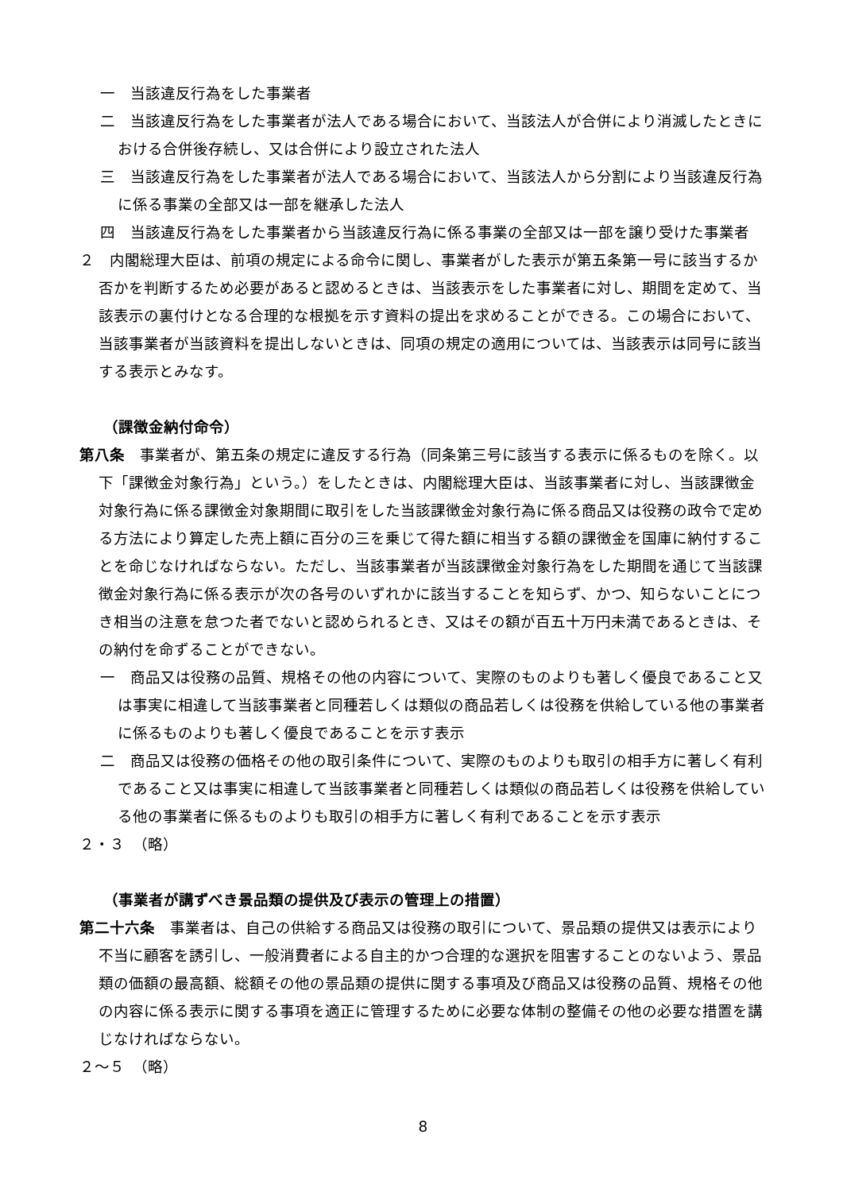一　当該違反行為をした事業者
二　当該違反行為をした事業者が法人である場合において、当該法人が合併により消滅したときにおける合併後存続し、又は合併により設立された法人
三　当該違反行為をした事業者が法人である場合において、当該法人から分割により当該違反行為に係る事業の全部又は一部を継承した法人
四　当該違反行為をした事業者から当該違反行為に係る事業の全部又は一部を譲り受けた事業者
２　内閣総理大臣は、前項の規定による命令に関し、事業者がした表示が第五条第一号に該当するか否かを判断するため必要があると認めるときは、当該表示をした事業者に対し、期間を定めて、当該表示の裏付けとなる合理的な根拠を示す資料の提出を求めることができる。この場合において、当該事業者が当該資料を提出しないときは、同項の規定の適用については、当該表示は同号に該当する表示とみなす。
（課徴金納付命令）
第八条　事業者が、第五条の規定に違反する行為（同条第三号に該当する表示に係るものを除く。以下「課徴金対象行為」という。）をしたときは、内閣総理大臣は、当該事業者に対し、当該課徴金対象行為に係る課徴金対象期間に取引をした当該課徴金対象行為に係る商品又は役務の政令で定める方法により算定した売上額に百分の三を乗じて得た額に相当する額の課徴金を国庫に納付することを命じなければならない。ただし、当該事業者が当該課徴金対象行為をした期間を通じて当該課徴金対象行為に係る表示が次の各号のいずれかに該当することを知らず、かつ、知らないことにつき相当の注意を怠つた者でないと認められるとき、又はその額が百五十万円未満であるときは、その納付を命ずることができない。
一　商品又は役務の品質、規格その他の内容について、実際のものよりも著しく優良であること又は事実に相違して当該事業者と同種若しくは類似の商品若しくは役務を供給している他の事業者に係るものよりも著しく優良であることを示す表示
二　商品又は役務の価格その他の取引条件について、実際のものよりも取引の相手方に著しく有利であること又は事実に相違して当該事業者と同種若しくは類似の商品若しくは役務を供給している他の事業者に係るものよりも取引の相手方に著しく有利であることを示す表示
２・３　（略）
（事業者が講ずべき景品類の提供及び表示の管理上の措置）
第二十六条　事業者は、自己の供給する商品又は役務の取引について、景品類の提供又は表示により不当に顧客を誘引し、一般消費者による自主的かつ合理的な選択を阻害することのないよう、景品類の価額の最高額、総額その他の景品類の提供に関する事項及び商品又は役務の品質、規格その他の内容に係る表示に関する事項を適正に管理するために必要な体制の整備その他の必要な措置を講じなければならない。
２～５　（略）
8